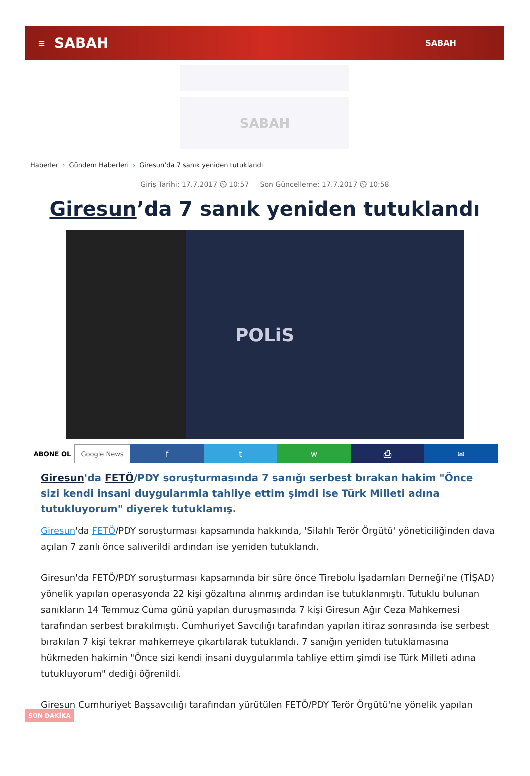≡ SABAH SABAH
SABAH
Haberler › Gündem Haberleri › Giresun’da 7 sanık yeniden tutuklandı
Giriş Tarihi: 17.7.2017 ⏲ 10:57 Son Güncelleme: 17.7.2017 ⏲ 10:58
Giresun’da 7 sanık yeniden tutuklandı
POLiS
ABONE OL Google News f t w ⎙ ✉
Giresun'da FETÖ/PDY soruşturmasında 7 sanığı serbest bırakan hakim "Önce sizi kendi insani duygularımla tahliye ettim şimdi ise Türk Milleti adına tutukluyorum" diyerek tutuklamış.
Giresun'da FETÖ/PDY soruşturması kapsamında hakkında, 'Silahlı Terör Örgütü' yöneticiliğinden dava açılan 7 zanlı önce salıverildi ardından ise yeniden tutuklandı.
Giresun'da FETÖ/PDY soruşturması kapsamında bir süre önce Tirebolu İşadamları Derneği'ne (TİŞAD) yönelik yapılan operasyonda 22 kişi gözaltına alınmış ardından ise tutuklanmıştı. Tutuklu bulunan sanıkların 14 Temmuz Cuma günü yapılan duruşmasında 7 kişi Giresun Ağır Ceza Mahkemesi tarafından serbest bırakılmıştı. Cumhuriyet Savcılığı tarafından yapılan itiraz sonrasında ise serbest bırakılan 7 kişi tekrar mahkemeye çıkartılarak tutuklandı. 7 sanığın yeniden tutuklamasına hükmeden hakimin "Önce sizi kendi insani duygularımla tahliye ettim şimdi ise Türk Milleti adına tutukluyorum" dediği öğrenildi.
Giresun Cumhuriyet Başsavcılığı tarafından yürütülen FETÖ/PDY Terör Örgütü'ne yönelik yapılan
SON DAKİKA